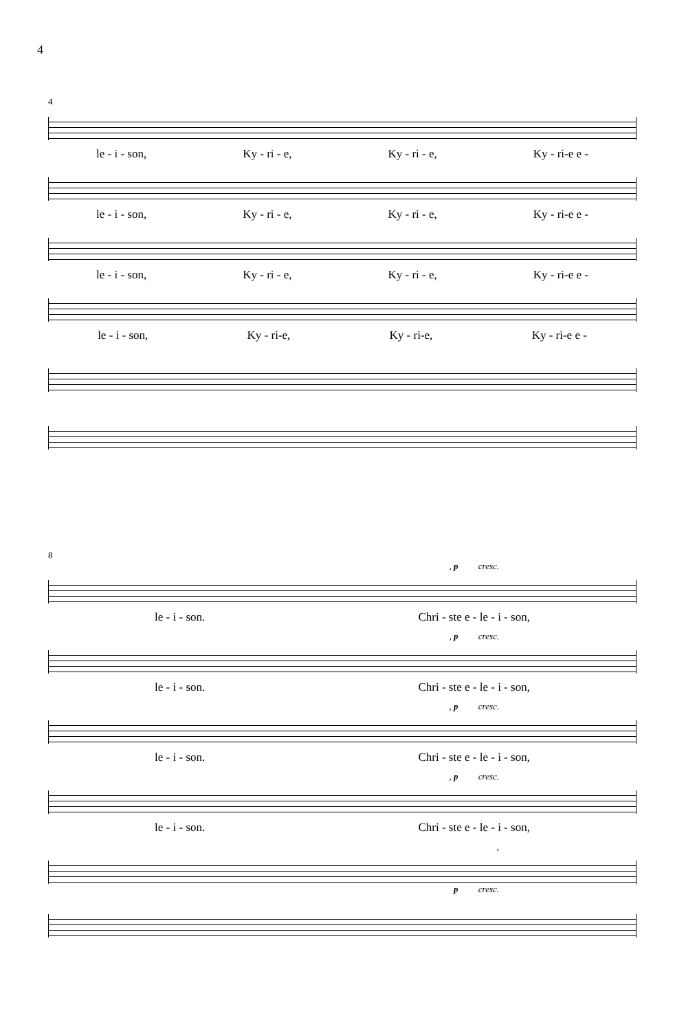4
4
le - i - son, Ky - ri - e, Ky - ri - e, Ky - ri-e e -
le - i - son, Ky - ri - e, Ky - ri - e, Ky - ri-e e -
le - i - son, Ky - ri - e, Ky - ri - e, Ky - ri-e e -
le - i - son, Ky - ri-e, Ky - ri-e, Ky - ri-e e -
8
, p cresc.
le - i - son. Chri - ste e - le - i - son,
, p cresc.
le - i - son. Chri - ste e - le - i - son,
, p cresc.
le - i - son. Chri - ste e - le - i - son,
, p cresc.
le - i - son. Chri - ste e - le - i - son,
,
p cresc.